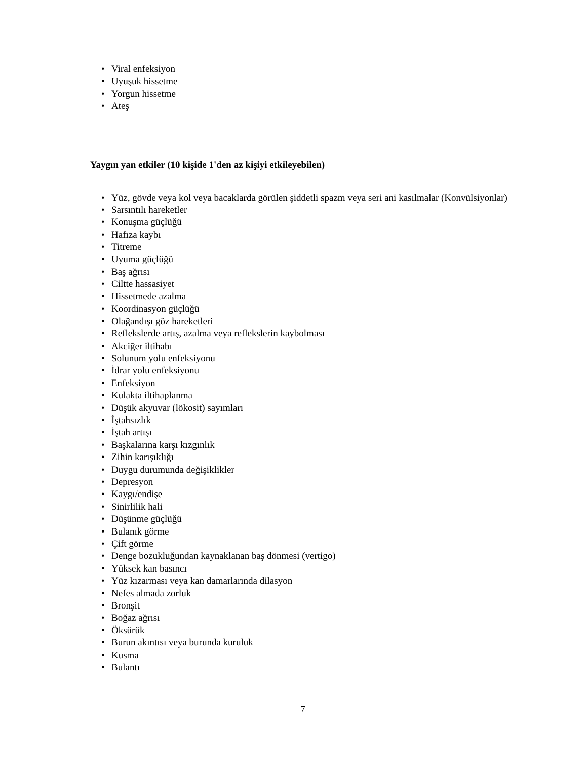• Viral enfeksiyon
• Uyuşuk hissetme
• Yorgun hissetme
• Ateş
Yaygın yan etkiler (10 kişide 1'den az kişiyi etkileyebilen)
• Yüz, gövde veya kol veya bacaklarda görülen şiddetli spazm veya seri ani kasılmalar (Konvülsiyonlar)
• Sarsıntılı hareketler
• Konuşma güçlüğü
• Hafıza kaybı
• Titreme
• Uyuma güçlüğü
• Baş ağrısı
• Ciltte hassasiyet
• Hissetmede azalma
• Koordinasyon güçlüğü
• Olağandışı göz hareketleri
• Reflekslerde artış, azalma veya reflekslerin kaybolması
• Akciğer iltihabı
• Solunum yolu enfeksiyonu
• İdrar yolu enfeksiyonu
• Enfeksiyon
• Kulakta iltihaplanma
• Düşük akyuvar (lökosit) sayımları
• İştahsızlık
• İştah artışı
• Başkalarına karşı kızgınlık
• Zihin karışıklığı
• Duygu durumunda değişiklikler
• Depresyon
• Kaygı/endişe
• Sinirlilik hali
• Düşünme güçlüğü
• Bulanık görme
• Çift görme
• Denge bozukluğundan kaynaklanan baş dönmesi (vertigo)
• Yüksek kan basıncı
• Yüz kızarması veya kan damarlarında dilasyon
• Nefes almada zorluk
• Bronşit
• Boğaz ağrısı
• Öksürük
• Burun akıntısı veya burunda kuruluk
• Kusma
• Bulantı
7